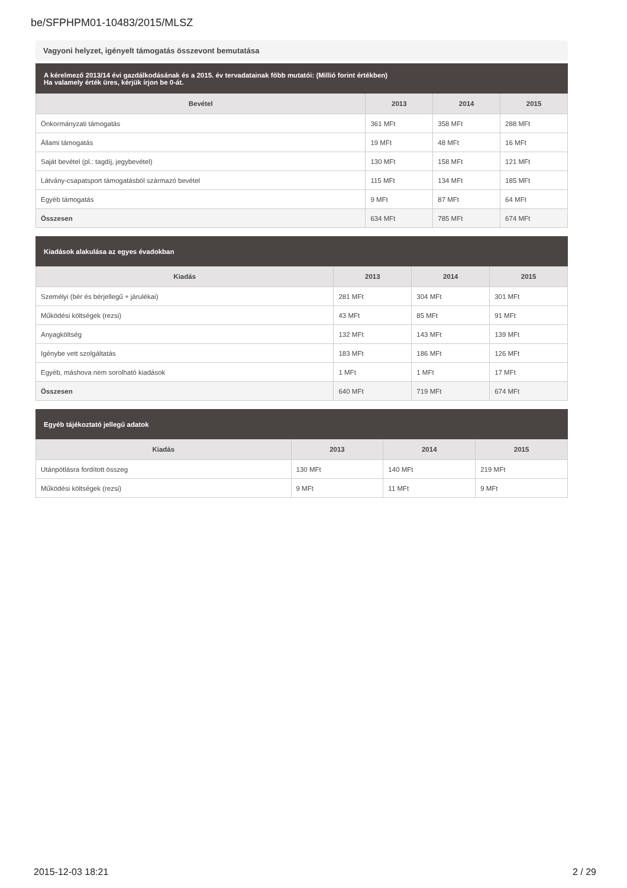be/SFPHPM01-10483/2015/MLSZ
Vagyoni helyzet, igényelt támogatás összevont bemutatása
| A kérelmező 2013/14 évi gazdálkodásának és a 2015. év tervadatainak főbb mutatói: (Millió forint értékben) Ha valamely érték üres, kérjük írjon be 0-át. | | | |
| Bevétel | 2013 | 2014 | 2015 |
| Önkormányzati támogatás | 361 MFt | 358 MFt | 288 MFt |
| Állami támogatás | 19 MFt | 48 MFt | 16 MFt |
| Saját bevétel (pl.: tagdíj, jegybevétel) | 130 MFt | 158 MFt | 121 MFt |
| Látvány-csapatsport támogatásból származó bevétel | 115 MFt | 134 MFt | 185 MFt |
| Egyéb támogatás | 9 MFt | 87 MFt | 64 MFt |
| Összesen | 634 MFt | 785 MFt | 674 MFt |
| Kiadások alakulása az egyes évadokban | | | |
| Kiadás | 2013 | 2014 | 2015 |
| Személyi (bér és bérjellegű + járulékai) | 281 MFt | 304 MFt | 301 MFt |
| Működési költségek (rezsi) | 43 MFt | 85 MFt | 91 MFt |
| Anyagköltség | 132 MFt | 143 MFt | 139 MFt |
| Igénybe vett szolgáltatás | 183 MFt | 186 MFt | 126 MFt |
| Egyéb, máshova nem sorolható kiadások | 1 MFt | 1 MFt | 17 MFt |
| Összesen | 640 MFt | 719 MFt | 674 MFt |
| Egyéb tájékoztató jellegű adatok | | | |
| Kiadás | 2013 | 2014 | 2015 |
| Utánpótlásra fordított összeg | 130 MFt | 140 MFt | 219 MFt |
| Működési költségek (rezsi) | 9 MFt | 11 MFt | 9 MFt |
2015-12-03 18:21 2 / 29